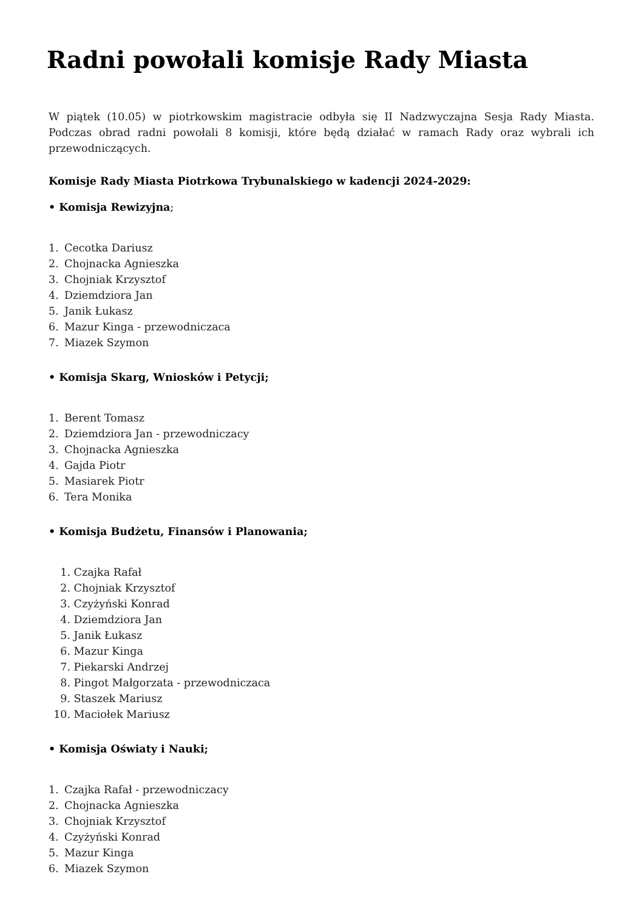Radni powołali komisje Rady Miasta
W piątek (10.05) w piotrkowskim magistracie odbyła się II Nadzwyczajna Sesja Rady Miasta. Podczas obrad radni powołali 8 komisji, które będą działać w ramach Rady oraz wybrali ich przewodniczących.
Komisje Rady Miasta Piotrkowa Trybunalskiego w kadencji 2024-2029:
• Komisja Rewizyjna;
1. Cecotka Dariusz
2. Chojnacka Agnieszka
3. Chojniak Krzysztof
4. Dziemdziora Jan
5. Janik Łukasz
6. Mazur Kinga - przewodniczaca
7. Miazek Szymon
• Komisja Skarg, Wniosków i Petycji;
1. Berent Tomasz
2. Dziemdziora Jan - przewodniczacy
3. Chojnacka Agnieszka
4. Gajda Piotr
5. Masiarek Piotr
6. Tera Monika
• Komisja Budżetu, Finansów i Planowania;
1. Czajka Rafał
2. Chojniak Krzysztof
3. Czyżyński Konrad
4. Dziemdziora Jan
5. Janik Łukasz
6. Mazur Kinga
7. Piekarski Andrzej
8. Pingot Małgorzata - przewodniczaca
9. Staszek Mariusz
10. Maciołek Mariusz
• Komisja Oświaty i Nauki;
1. Czajka Rafał - przewodniczacy
2. Chojnacka Agnieszka
3. Chojniak Krzysztof
4. Czyżyński Konrad
5. Mazur Kinga
6. Miazek Szymon